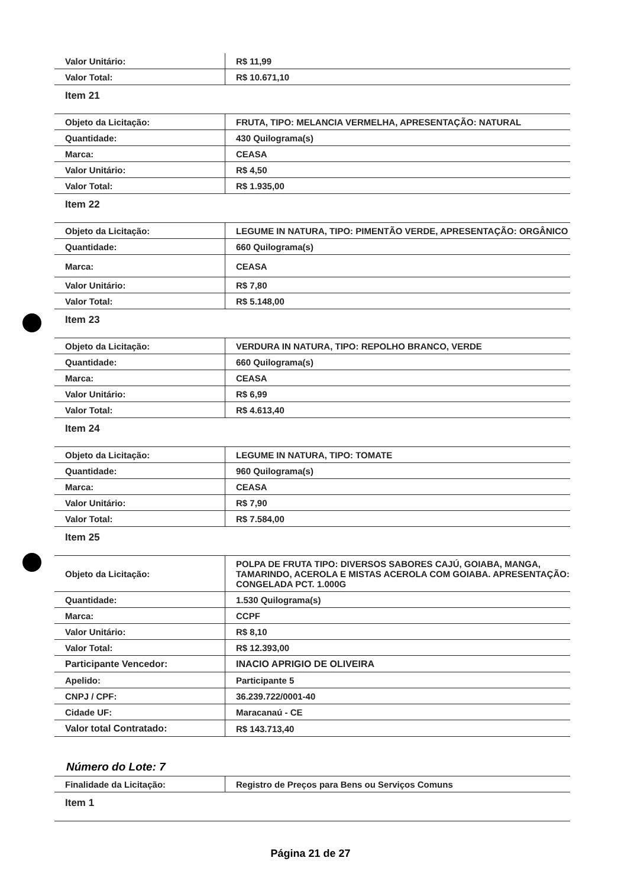| Valor Unitário: | R$ 11,99 |
| Valor Total: | R$ 10.671,10 |
| Item 21 | |
| Objeto da Licitação: | FRUTA, TIPO: MELANCIA VERMELHA, APRESENTAÇÃO: NATURAL |
| Quantidade: | 430 Quilograma(s) |
| Marca: | CEASA |
| Valor Unitário: | R$ 4,50 |
| Valor Total: | R$ 1.935,00 |
| Item 22 | |
| Objeto da Licitação: | LEGUME IN NATURA, TIPO: PIMENTÃO VERDE, APRESENTAÇÃO: ORGÂNICO |
| Quantidade: | 660 Quilograma(s) |
| Marca: | CEASA |
| Valor Unitário: | R$ 7,80 |
| Valor Total: | R$ 5.148,00 |
| Item 23 | |
| Objeto da Licitação: | VERDURA IN NATURA, TIPO: REPOLHO BRANCO, VERDE |
| Quantidade: | 660 Quilograma(s) |
| Marca: | CEASA |
| Valor Unitário: | R$ 6,99 |
| Valor Total: | R$ 4.613,40 |
| Item 24 | |
| Objeto da Licitação: | LEGUME IN NATURA, TIPO: TOMATE |
| Quantidade: | 960 Quilograma(s) |
| Marca: | CEASA |
| Valor Unitário: | R$ 7,90 |
| Valor Total: | R$ 7.584,00 |
| Item 25 | |
| Objeto da Licitação: | POLPA DE FRUTA TIPO: DIVERSOS SABORES CAJÚ, GOIABA, MANGA, TAMARINDO, ACEROLA E MISTAS ACEROLA COM GOIABA. APRESENTAÇÃO: CONGELADA PCT. 1.000G |
| Quantidade: | 1.530 Quilograma(s) |
| Marca: | CCPF |
| Valor Unitário: | R$ 8,10 |
| Valor Total: | R$ 12.393,00 |
| Participante Vencedor: | INACIO APRIGIO DE OLIVEIRA |
| Apelido: | Participante 5 |
| CNPJ / CPF: | 36.239.722/0001-40 |
| Cidade UF: | Maracanaú - CE |
| Valor total Contratado: | R$ 143.713,40 |
Número do Lote: 7
| Finalidade da Licitação: | Registro de Preços para Bens ou Serviços Comuns |
| Item 1 | |
Página 21 de 27